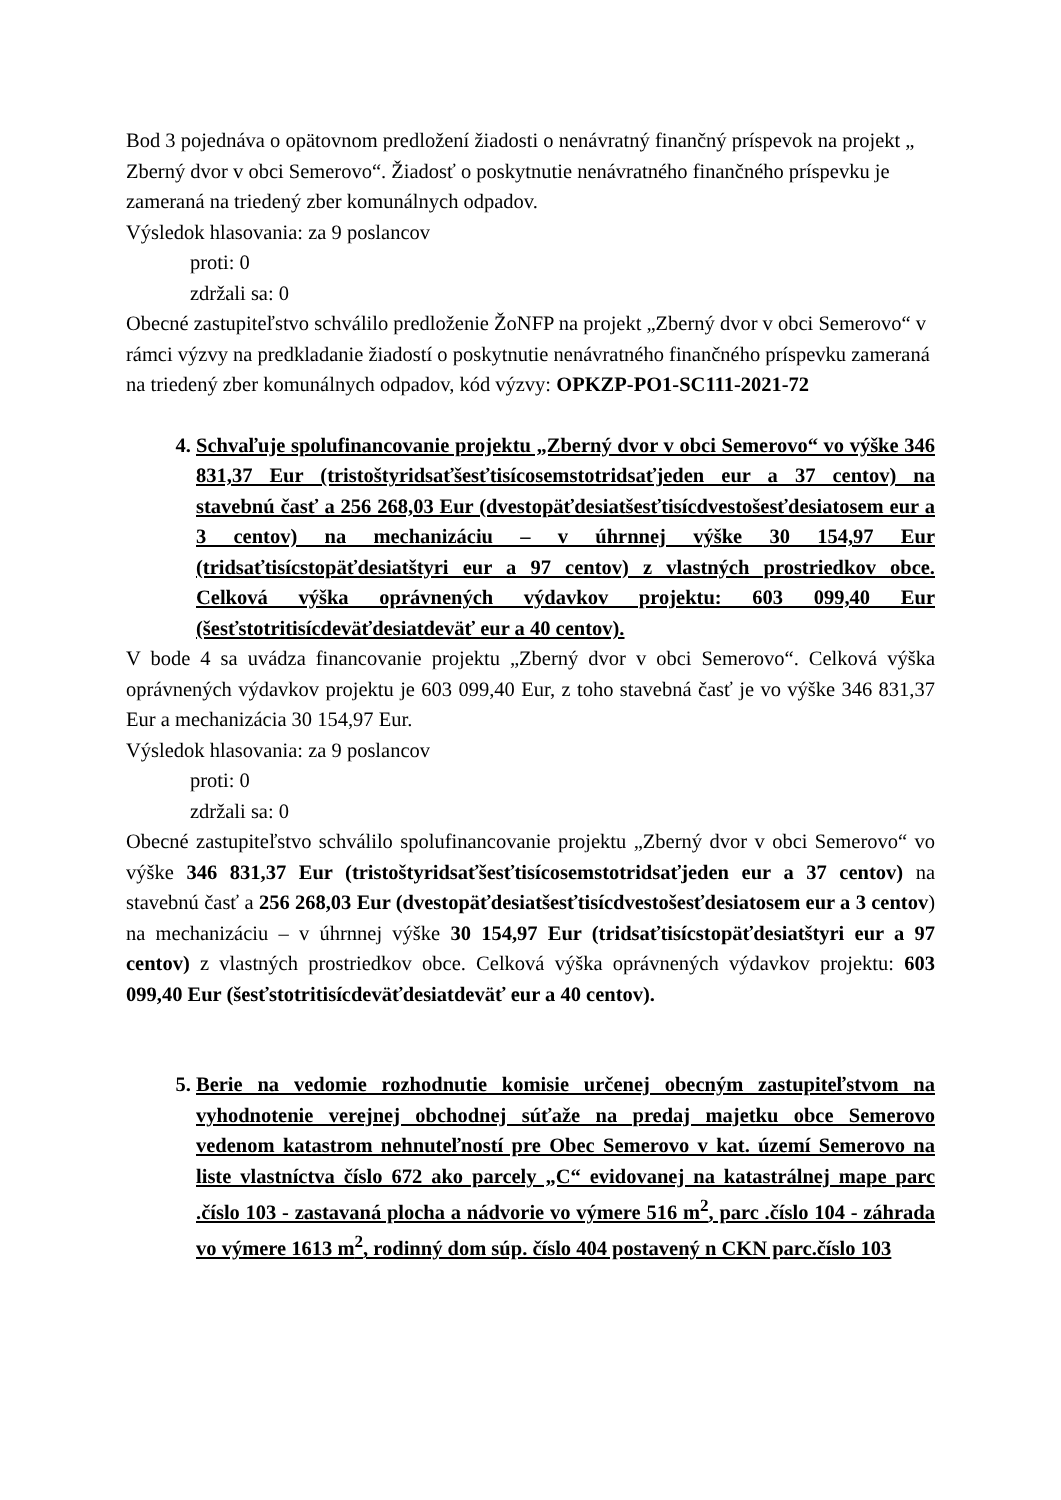Bod 3 pojednáva o opätovnom predložení žiadosti o nenávratný finančný príspevok na projekt „ Zberný dvor v obci Semerovo“. Žiadosť o poskytnutie nenávratného finančného príspevku je zameraná na triedený zber komunálnych odpadov.
Výsledok hlasovania: za 9 poslancov
proti: 0
zdržali sa: 0
Obecné zastupiteľstvo schválilo predloženie ŽoNFP na projekt „Zberný dvor v obci Semerovo“ v rámci výzvy na predkladanie žiadostí o poskytnutie nenávratného finančného príspevku zameraná na triedený zber komunálnych odpadov, kód výzvy: OPKZP-PO1-SC111-2021-72
4. Schvaľuje spolufinancovanie projektu „Zberný dvor v obci Semerovo“ vo výške 346 831,37 Eur (tristoštyridsaťšesťtisícosemstotridsaťjeden eur a 37 centov) na stavebnú časť a 256 268,03 Eur (dvestopäťdesiatšesťtisícdvestošesťdesiatosem eur a 3 centov) na mechanizáciu – v úhrnnej výške 30 154,97 Eur (tridsaťtisícstopäťdesiatštyri eur a 97 centov) z vlastných prostriedkov obce. Celková výška oprávnených výdavkov projektu: 603 099,40 Eur (šesťstotritisícdeväťdesiatdeväť eur a 40 centov).
V bode 4 sa uvádza financovanie projektu „Zberný dvor v obci Semerovo“. Celková výška oprávnených výdavkov projektu je 603 099,40 Eur, z toho stavebná časť je vo výške 346 831,37 Eur a mechanizácia 30 154,97 Eur.
Výsledok hlasovania: za 9 poslancov
proti: 0
zdržali sa: 0
Obecné zastupiteľstvo schválilo spolufinancovanie projektu „Zberný dvor v obci Semerovo“ vo výške 346 831,37 Eur (tristoštyridsaťšesťtisícosemstotridsaťjeden eur a 37 centov) na stavebnú časť a 256 268,03 Eur (dvestopäťdesiatšesťtisícdvestošesťdesiatosem eur a 3 centov) na mechanizáciu – v úhrnnej výške 30 154,97 Eur (tridsaťtisícstopäťdesiatštyri eur a 97 centov) z vlastných prostriedkov obce. Celková výška oprávnených výdavkov projektu: 603 099,40 Eur (šesťstotritisícdeväťdesiatdeväť eur a 40 centov).
5. Berie na vedomie rozhodnutie komisie určenej obecným zastupiteľstvom na vyhodnotenie verejnej obchodnej súťaže na predaj majetku obce Semerovo vedenom katastrom nehnuteľností pre Obec Semerovo v kat. území Semerovo na liste vlastníctva číslo 672 ako parcely „C“ evidovanej na katastrálnej mape parc .číslo 103 - zastavaná plocha a nádvorie vo výmere 516 m<sup>2</sup>, parc .číslo 104 - záhrada vo výmere 1613 m<sup>2</sup>, rodinný dom súp. číslo 404 postavený n CKN parc.číslo 103